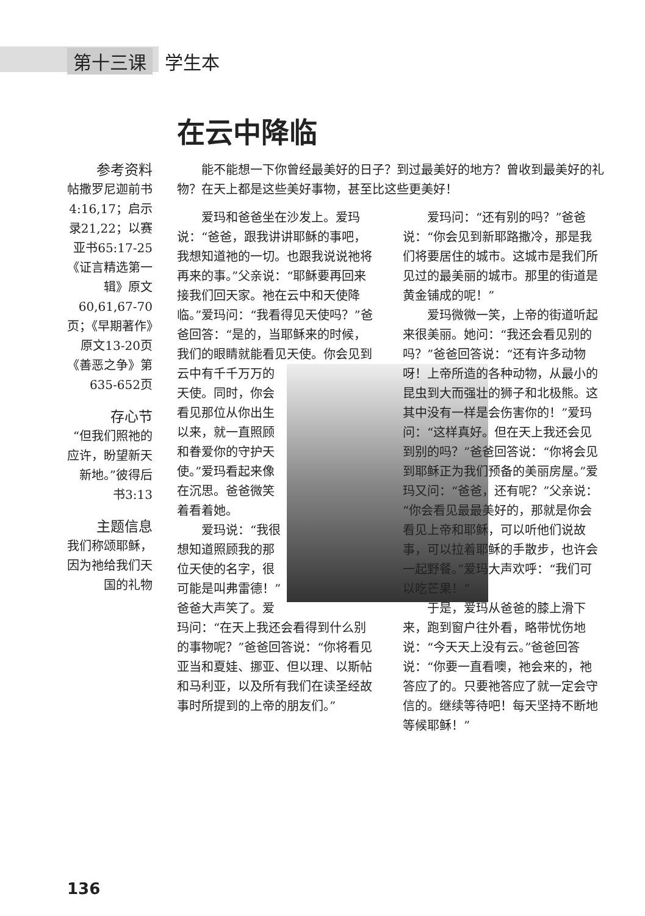第十三课 学生本
在云中降临
参考资料
帖撒罗尼迦前书4:16,17；启示录21,22；以赛亚书65:17-25《证言精选第一辑》原文60,61,67-70页；《早期著作》原文13-20页《善恶之争》第635-652页
存心节
“但我们照祂的应许，盼望新天新地。”彼得后书3:13
主题信息
我们称颂耶稣，因为祂给我们天国的礼物
能不能想一下你曾经最美好的日子？到过最美好的地方？曾收到最美好的礼物？在天上都是这些美好事物，甚至比这些更美好！
爱玛和爸爸坐在沙发上。爱玛说：“爸爸，跟我讲讲耶稣的事吧，我想知道祂的一切。也跟我说说祂将再来的事。”父亲说：“耶稣要再回来接我们回天家。祂在云中和天使降临。”爱玛问：“我看得见天使吗？”爸爸回答：“是的，当耶稣来的时候，我们的眼睛就能看见天使。 你会见到云中有千千万万的天使。同时，你会看见那位从你出生以来，就一直照顾和眷爱你的守护天使。”爱玛看起来像在沉思。爸爸微笑着看着她。
爱玛说：“我很想知道照顾我的那位天使的名字，很可能是叫弗雷德！”爸爸大声笑了。爱玛问：“在天上我还会看得到什么别的事物呢？”爸爸回答说：“你将看见亚当和夏娃、挪亚、但以理、以斯帖和马利亚，以及所有我们在读圣经故事时所提到的上帝的朋友们。”
爱玛问：“还有别的吗？”爸爸说：“你会见到新耶路撒冷，那是我们将要居住的城市。这城市是我们所见过的最美丽的城市。那里的街道是黄金铺成的呢！”
爱玛微微一笑，上帝的街道听起来很美丽。她问：“我还会看见别的吗？”爸爸回答说：“还有许多动物呀！上帝所造的各种动物，从最小的昆虫到大而强壮的狮子和北极熊。这其中没有一样是会伤害你的！”爱玛问：“这样真好。但在天上我还会见到别的吗？”爸爸回答说：“你将会见到耶稣正为我们预备的美丽房屋。”爱玛又问：“爸爸，还有呢？”父亲说：“你会看见最最美好的，那就是你会看见上帝和耶稣，可以听他们说故事，可以拉着耶稣的手散步，也许会一起野餐。”爱玛大声欢呼：“我们可以吃芒果！”
于是，爱玛从爸爸的膝上滑下来，跑到窗户往外看，略带忧伤地说：“今天天上没有云。”爸爸回答说：“你要一直看噢，祂会来的，祂答应了的。只要祂答应了就一定会守信的。继续等待吧！每天坚持不断地等候耶稣！”
136